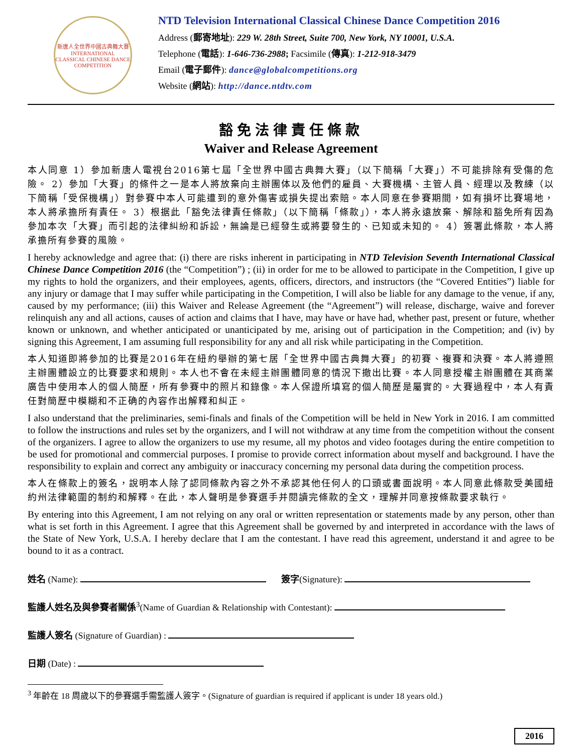新唐人全世界中國古典舞大賽
INTERNATIONAL CLASSICAL CHINESE DANCE COMPETITION
NTD Television International Classical Chinese Dance Competition 2016
Address (郵寄地址): 229 W. 28th Street, Suite 700, New York, NY 10001, U.S.A.
Telephone (電話): 1-646-736-2988; Facsimile (傳真): 1-212-918-3479
Email (電子郵件): dance@globalcompetitions.org
Website (網站): http://dance.ntdtv.com
豁免法律責任條款
Waiver and Release Agreement
本人同意 1）參加新唐人電視台2016第七屆「全世界中國古典舞大賽」（以下簡稱「大賽」）不可能排除有受傷的危險。 2）參加「大賽」的條件之一是本人將放棄向主辦團体以及他們的雇員、大賽機構、主管人員、經理以及教練（以下簡稱「受保機構」）對參賽中本人可能遭到的意外傷害或損失提出索賠。本人同意在參賽期間，如有損坏比賽場地，本人將承擔所有責任。 3）根据此「豁免法律責任條款」（以下簡稱「條款」），本人將永遠放棄、解除和豁免所有因為參加本次「大賽」而引起的法律糾紛和訴訟，無論是已經發生或將要發生的、已知或未知的。 4）簽署此條款，本人將承擔所有參賽的風險。
I hereby acknowledge and agree that: (i) there are risks inherent in participating in NTD Television Seventh International Classical Chinese Dance Competition 2016 (the “Competition”) ; (ii) in order for me to be allowed to participate in the Competition, I give up my rights to hold the organizers, and their employees, agents, officers, directors, and instructors (the “Covered Entities”) liable for any injury or damage that I may suffer while participating in the Competition, I will also be liable for any damage to the venue, if any, caused by my performance; (iii) this Waiver and Release Agreement (the “Agreement”) will release, discharge, waive and forever relinquish any and all actions, causes of action and claims that I have, may have or have had, whether past, present or future, whether known or unknown, and whether anticipated or unanticipated by me, arising out of participation in the Competition; and (iv) by signing this Agreement, I am assuming full responsibility for any and all risk while participating in the Competition.
本人知道即將參加的比賽是2016年在紐約舉辦的第七居「全世界中國古典舞大賽」的初賽、複賽和決賽。本人將遵照主辦團體設立的比賽要求和規則。本人也不會在未經主辦團體同意的情況下撤出比賽。本人同意授權主辦團體在其商業廣告中使用本人的個人簡歷，所有參賽中的照片和錄像。本人保證所填寫的個人簡歷是屬實的。大賽過程中，本人有責任對簡歷中模糊和不正确的內容作出解釋和糾正。
I also understand that the preliminaries, semi-finals and finals of the Competition will be held in New York in 2016. I am committed to follow the instructions and rules set by the organizers, and I will not withdraw at any time from the competition without the consent of the organizers. I agree to allow the organizers to use my resume, all my photos and video footages during the entire competition to be used for promotional and commercial purposes. I promise to provide correct information about myself and background. I have the responsibility to explain and correct any ambiguity or inaccuracy concerning my personal data during the competition process.
本人在條款上的簽名，說明本人除了認同條款內容之外不承認其他任何人的口頭或書面說明。本人同意此條款受美國紐約州法律範圍的制約和解釋。在此，本人聲明是參賽選手并閱讀完條款的全文，理解并同意按條款要求執行。
By entering into this Agreement, I am not relying on any oral or written representation or statements made by any person, other than what is set forth in this Agreement. I agree that this Agreement shall be governed by and interpreted in accordance with the laws of the State of New York, U.S.A. I hereby declare that I am the contestant. I have read this agreement, understand it and agree to be bound to it as a contract.
姓名 (Name): 簽字(Signature):
監護人姓名及與參賽者關係<sup>3</sup>(Name of Guardian & Relationship with Contestant):
監護人簽名 (Signature of Guardian) :
日期 (Date) :
<sup>3</sup> 年齡在 18 周歲以下的參賽選手需監護人簽字。(Signature of guardian is required if applicant is under 18 years old.)
2016